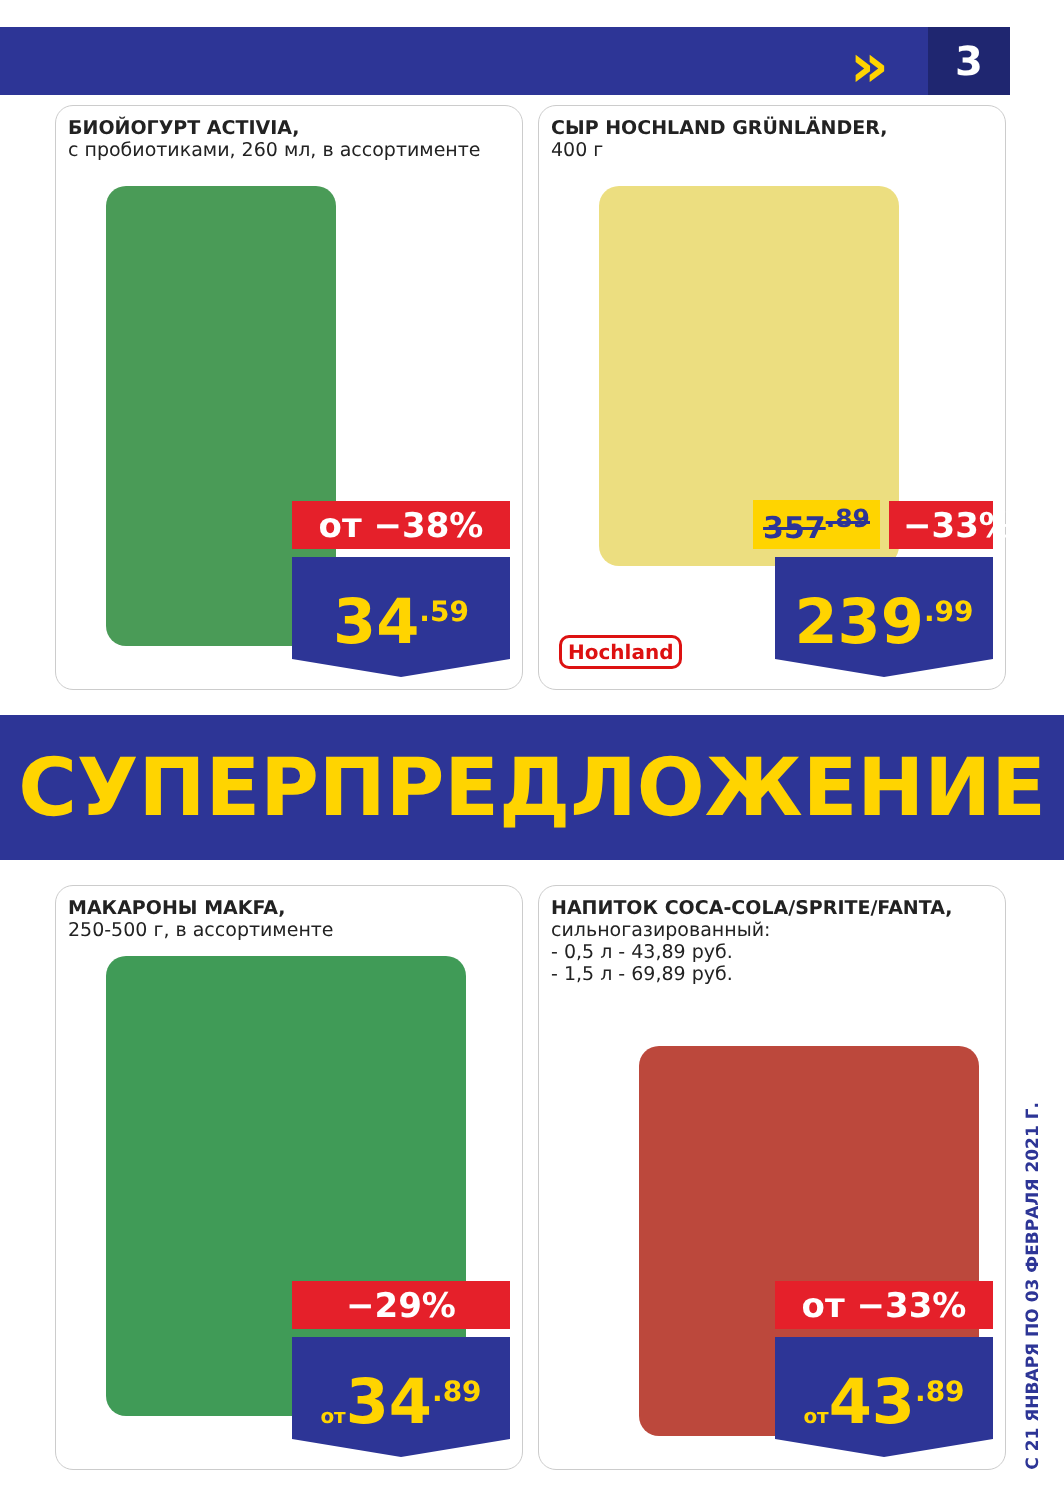» 3
БИОЙОГУРТ ACTIVIA,
с пробиотиками, 260 мл, в ассортименте
от −38%
34<sup>.59</sup>
СЫР HOCHLAND GRÜNLÄNDER,
400 г
357<sup>.89</sup>
−33%
239<sup>.99</sup>
Hochland
СУПЕРПРЕДЛОЖЕНИЕ
МАКАРОНЫ MAKFA,
250-500 г, в ассортименте
−29%
от34<sup>.89</sup>
НАПИТОК COCA-COLA/SPRITE/FANTA,
сильногазированный:
- 0,5 л - 43,89 руб.
- 1,5 л - 69,89 руб.
от −33%
от43<sup>.89</sup>
С 21 ЯНВАРЯ ПО 03 ФЕВРАЛЯ 2021 Г.